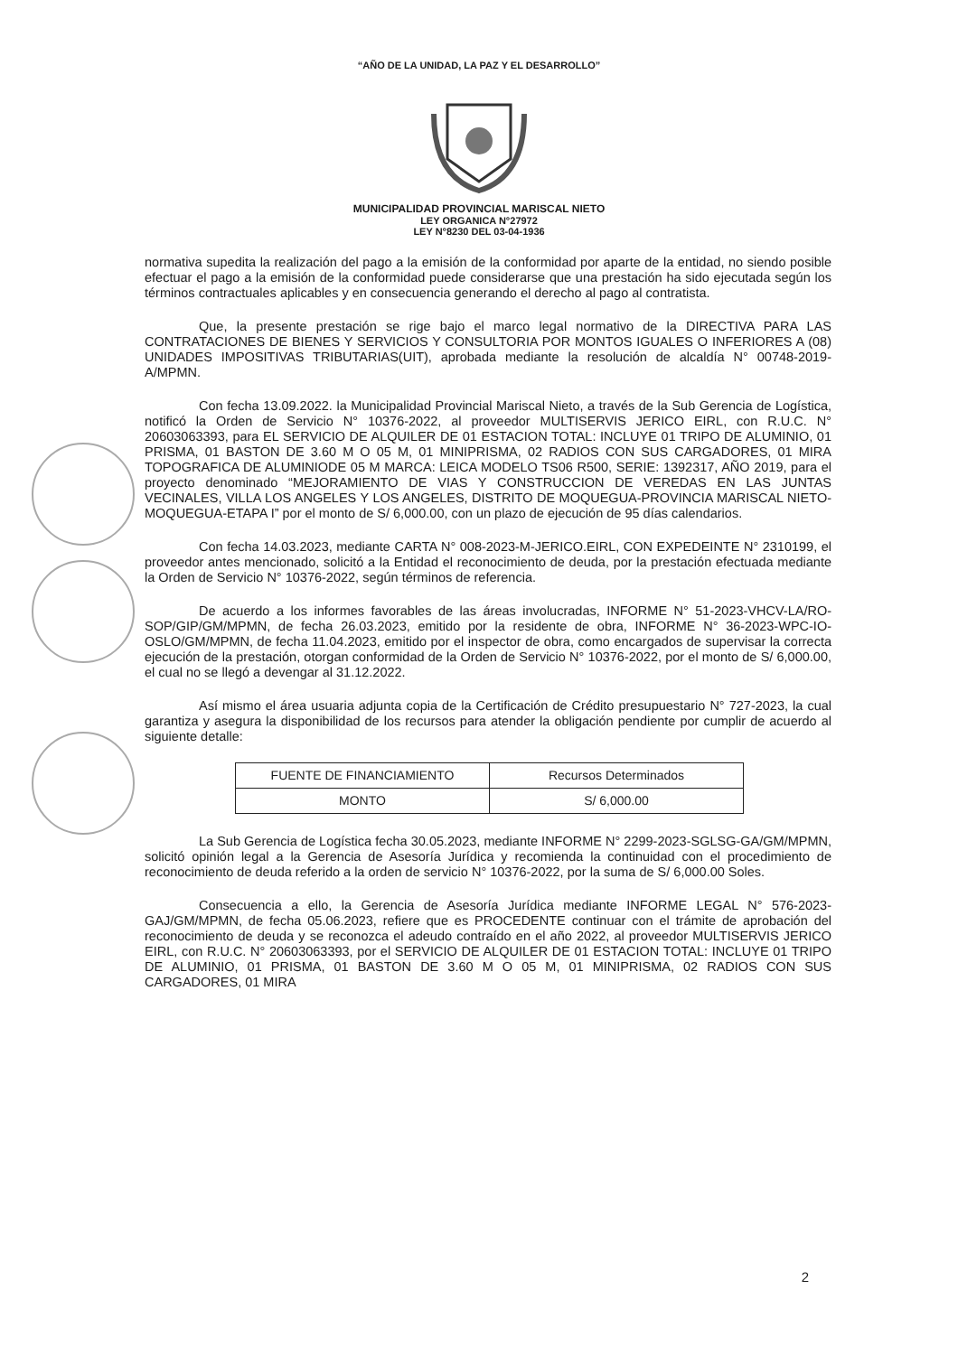“AÑO DE LA UNIDAD, LA PAZ Y EL DESARROLLO”
MUNICIPALIDAD PROVINCIAL MARISCAL NIETO
LEY ORGANICA N°27972
LEY N°8230 DEL 03-04-1936
normativa supedita la realización del pago a la emisión de la conformidad por aparte de la entidad, no siendo posible efectuar el pago a la emisión de la conformidad puede considerarse que una prestación ha sido ejecutada según los términos contractuales aplicables y en consecuencia generando el derecho al pago al contratista.
Que, la presente prestación se rige bajo el marco legal normativo de la DIRECTIVA PARA LAS CONTRATACIONES DE BIENES Y SERVICIOS Y CONSULTORIA POR MONTOS IGUALES O INFERIORES A (08) UNIDADES IMPOSITIVAS TRIBUTARIAS(UIT), aprobada mediante la resolución de alcaldía N° 00748-2019-A/MPMN.
Con fecha 13.09.2022. la Municipalidad Provincial Mariscal Nieto, a través de la Sub Gerencia de Logística, notificó la Orden de Servicio N° 10376-2022, al proveedor MULTISERVIS JERICO EIRL, con R.U.C. N° 20603063393, para EL SERVICIO DE ALQUILER DE 01 ESTACION TOTAL: INCLUYE 01 TRIPO DE ALUMINIO, 01 PRISMA, 01 BASTON DE 3.60 M O 05 M, 01 MINIPRISMA, 02 RADIOS CON SUS CARGADORES, 01 MIRA TOPOGRAFICA DE ALUMINIODE 05 M MARCA: LEICA MODELO TS06 R500, SERIE: 1392317, AÑO 2019, para el proyecto denominado “MEJORAMIENTO DE VIAS Y CONSTRUCCION DE VEREDAS EN LAS JUNTAS VECINALES, VILLA LOS ANGELES Y LOS ANGELES, DISTRITO DE MOQUEGUA-PROVINCIA MARISCAL NIETO-MOQUEGUA-ETAPA I” por el monto de S/ 6,000.00, con un plazo de ejecución de 95 días calendarios.
Con fecha 14.03.2023, mediante CARTA N° 008-2023-M-JERICO.EIRL, CON EXPEDEINTE N° 2310199, el proveedor antes mencionado, solicitó a la Entidad el reconocimiento de deuda, por la prestación efectuada mediante la Orden de Servicio N° 10376-2022, según términos de referencia.
De acuerdo a los informes favorables de las áreas involucradas, INFORME N° 51-2023-VHCV-LA/RO-SOP/GIP/GM/MPMN, de fecha 26.03.2023, emitido por la residente de obra, INFORME N° 36-2023-WPC-IO-OSLO/GM/MPMN, de fecha 11.04.2023, emitido por el inspector de obra, como encargados de supervisar la correcta ejecución de la prestación, otorgan conformidad de la Orden de Servicio N° 10376-2022, por el monto de S/ 6,000.00, el cual no se llegó a devengar al 31.12.2022.
Así mismo el área usuaria adjunta copia de la Certificación de Crédito presupuestario N° 727-2023, la cual garantiza y asegura la disponibilidad de los recursos para atender la obligación pendiente por cumplir de acuerdo al siguiente detalle:
| FUENTE DE FINANCIAMIENTO | Recursos Determinados |
| MONTO | S/ 6,000.00 |
La Sub Gerencia de Logística fecha 30.05.2023, mediante INFORME N° 2299-2023-SGLSG-GA/GM/MPMN, solicitó opinión legal a la Gerencia de Asesoría Jurídica y recomienda la continuidad con el procedimiento de reconocimiento de deuda referido a la orden de servicio N° 10376-2022, por la suma de S/ 6,000.00 Soles.
Consecuencia a ello, la Gerencia de Asesoría Jurídica mediante INFORME LEGAL N° 576-2023-GAJ/GM/MPMN, de fecha 05.06.2023, refiere que es PROCEDENTE continuar con el trámite de aprobación del reconocimiento de deuda y se reconozca el adeudo contraído en el año 2022, al proveedor MULTISERVIS JERICO EIRL, con R.U.C. N° 20603063393, por el SERVICIO DE ALQUILER DE 01 ESTACION TOTAL: INCLUYE 01 TRIPO DE ALUMINIO, 01 PRISMA, 01 BASTON DE 3.60 M O 05 M, 01 MINIPRISMA, 02 RADIOS CON SUS CARGADORES, 01 MIRA
2